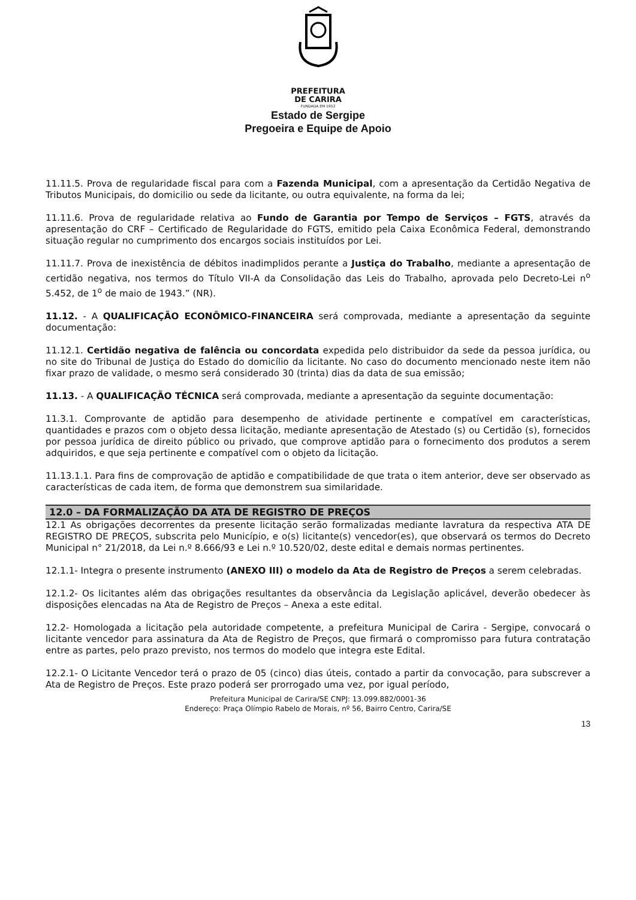PREFEITURA
DE CARIRA
FUNDADA EM 1953
Estado de Sergipe
Pregoeira e Equipe de Apoio
11.11.5. Prova de regularidade fiscal para com a Fazenda Municipal, com a apresentação da Certidão Negativa de Tributos Municipais, do domicilio ou sede da licitante, ou outra equivalente, na forma da lei;
11.11.6. Prova de regularidade relativa ao Fundo de Garantia por Tempo de Serviços – FGTS, através da apresentação do CRF – Certificado de Regularidade do FGTS, emitido pela Caixa Econômica Federal, demonstrando situação regular no cumprimento dos encargos sociais instituídos por Lei.
11.11.7. Prova de inexistência de débitos inadimplidos perante a Justiça do Trabalho, mediante a apresentação de certidão negativa, nos termos do Título VII-A da Consolidação das Leis do Trabalho, aprovada pelo Decreto-Lei n<sup>o</sup> 5.452, de 1<sup>o</sup> de maio de 1943.” (NR).
11.12. - A QUALIFICAÇÃO ECONÔMICO-FINANCEIRA será comprovada, mediante a apresentação da seguinte documentação:
11.12.1. Certidão negativa de falência ou concordata expedida pelo distribuidor da sede da pessoa jurídica, ou no site do Tribunal de Justiça do Estado do domicílio da licitante. No caso do documento mencionado neste item não fixar prazo de validade, o mesmo será considerado 30 (trinta) dias da data de sua emissão;
11.13. - A QUALIFICAÇÃO TÉCNICA será comprovada, mediante a apresentação da seguinte documentação:
11.3.1. Comprovante de aptidão para desempenho de atividade pertinente e compatível em características, quantidades e prazos com o objeto dessa licitação, mediante apresentação de Atestado (s) ou Certidão (s), fornecidos por pessoa jurídica de direito público ou privado, que comprove aptidão para o fornecimento dos produtos a serem adquiridos, e que seja pertinente e compatível com o objeto da licitação.
11.13.1.1. Para fins de comprovação de aptidão e compatibilidade de que trata o item anterior, deve ser observado as características de cada item, de forma que demonstrem sua similaridade.
12.0 – DA FORMALIZAÇÃO DA ATA DE REGISTRO DE PREÇOS
12.1 As obrigações decorrentes da presente licitação serão formalizadas mediante lavratura da respectiva ATA DE REGISTRO DE PREÇOS, subscrita pelo Município, e o(s) licitante(s) vencedor(es), que observará os termos do Decreto Municipal n° 21/2018, da Lei n.º 8.666/93 e Lei n.º 10.520/02, deste edital e demais normas pertinentes.
12.1.1- Integra o presente instrumento (ANEXO III) o modelo da Ata de Registro de Preços a serem celebradas.
12.1.2- Os licitantes além das obrigações resultantes da observância da Legislação aplicável, deverão obedecer às disposições elencadas na Ata de Registro de Preços – Anexa a este edital.
12.2- Homologada a licitação pela autoridade competente, a prefeitura Municipal de Carira - Sergipe, convocará o licitante vencedor para assinatura da Ata de Registro de Preços, que firmará o compromisso para futura contratação entre as partes, pelo prazo previsto, nos termos do modelo que integra este Edital.
12.2.1- O Licitante Vencedor terá o prazo de 05 (cinco) dias úteis, contado a partir da convocação, para subscrever a Ata de Registro de Preços. Este prazo poderá ser prorrogado uma vez, por igual período,
Prefeitura Municipal de Carira/SE CNPJ: 13.099.882/0001-36
Endereço: Praça Olímpio Rabelo de Morais, nº 56, Bairro Centro, Carira/SE
13